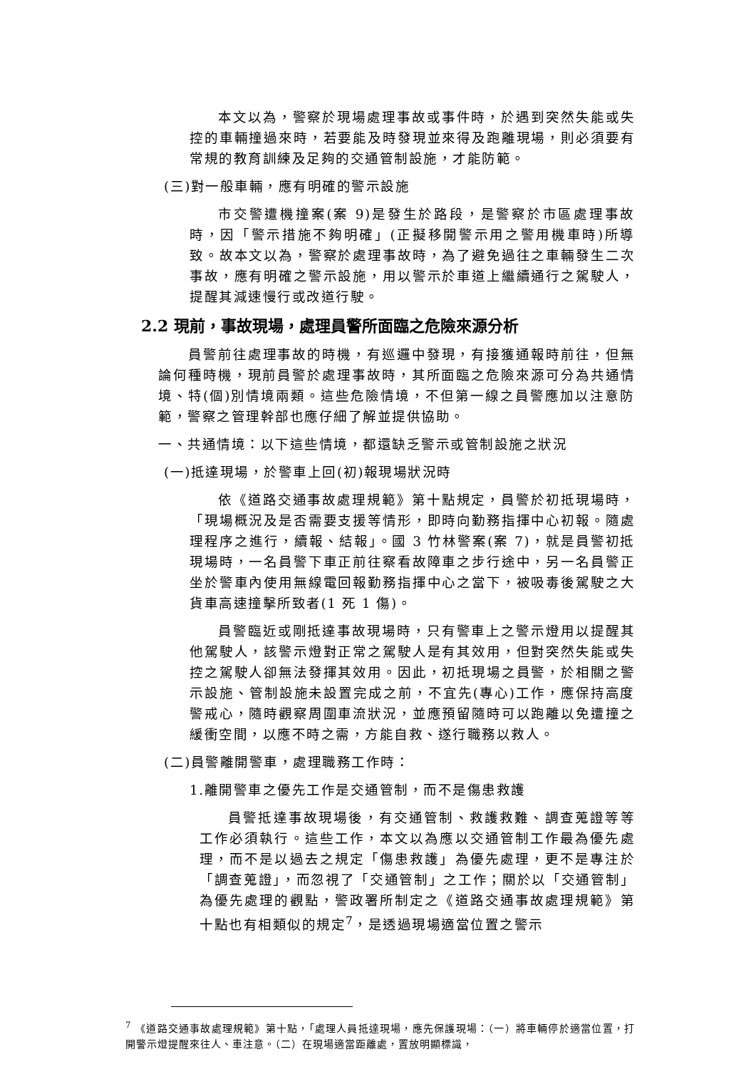本文以為，警察於現場處理事故或事件時，於遇到突然失能或失控的車輛撞過來時，若要能及時發現並來得及跑離現場，則必須要有常規的教育訓練及足夠的交通管制設施，才能防範。
(三)對一般車輛，應有明確的警示設施
市交警遭機撞案(案 9)是發生於路段，是警察於市區處理事故時，因「警示措施不夠明確」(正擬移開警示用之警用機車時)所導致。故本文以為，警察於處理事故時，為了避免過往之車輛發生二次事故，應有明確之警示設施，用以警示於車道上繼續通行之駕駛人，提醒其減速慢行或改道行駛。
2.2 現前，事故現場，處理員警所面臨之危險來源分析
員警前往處理事故的時機，有巡邏中發現，有接獲通報時前往，但無論何種時機，現前員警於處理事故時，其所面臨之危險來源可分為共通情境、特(個)別情境兩類。這些危險情境，不但第一線之員警應加以注意防範，警察之管理幹部也應仔細了解並提供協助。
一、共通情境：以下這些情境，都還缺乏警示或管制設施之狀況
(一)抵達現場，於警車上回(初)報現場狀況時
依《道路交通事故處理規範》第十點規定，員警於初抵現場時，「現場概況及是否需要支援等情形，即時向勤務指揮中心初報。隨處理程序之進行，續報、結報」。國 3 竹林警案(案 7)，就是員警初抵現場時，一名員警下車正前往察看故障車之步行途中，另一名員警正坐於警車內使用無線電回報勤務指揮中心之當下，被吸毒後駕駛之大貨車高速撞擊所致者(1 死 1 傷)。
員警臨近或剛抵達事故現場時，只有警車上之警示燈用以提醒其他駕駛人，該警示燈對正常之駕駛人是有其效用，但對突然失能或失控之駕駛人卻無法發揮其效用。因此，初抵現場之員警，於相關之警示設施、管制設施未設置完成之前，不宜先(專心)工作，應保持高度警戒心，隨時觀察周圍車流狀況，並應預留隨時可以跑離以免遭撞之緩衝空間，以應不時之需，方能自救、遂行職務以救人。
(二)員警離開警車，處理職務工作時：
1.離開警車之優先工作是交通管制，而不是傷患救護
員警抵達事故現場後，有交通管制、救護救難、調查蒐證等等工作必須執行。這些工作，本文以為應以交通管制工作最為優先處理，而不是以過去之規定「傷患救護」為優先處理，更不是專注於「調查蒐證」，而忽視了「交通管制」之工作；關於以「交通管制」為優先處理的觀點，警政署所制定之《道路交通事故處理規範》第十點也有相類似的規定<sup>7</sup>，是透過現場適當位置之警示
<sup>7</sup> 《道路交通事故處理規範》第十點，「處理人員抵達現場，應先保護現場：（一）將車輛停於適當位置，打開警示燈提醒來往人、車注意。（二）在現場適當距離處，置放明顯標識，